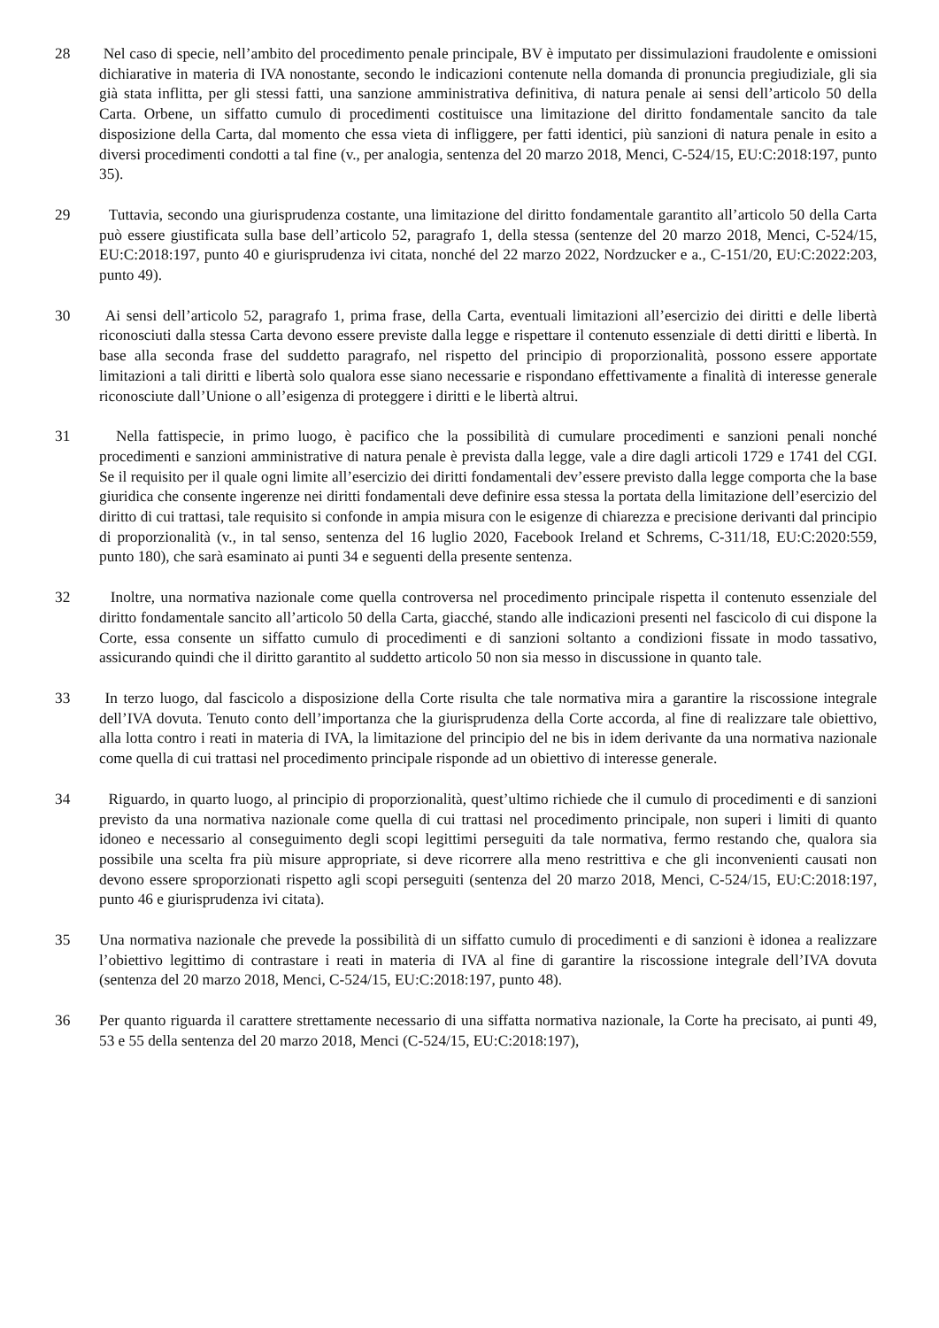28 Nel caso di specie, nell’ambito del procedimento penale principale, BV è imputato per dissimulazioni fraudolente e omissioni dichiarative in materia di IVA nonostante, secondo le indicazioni contenute nella domanda di pronuncia pregiudiziale, gli sia già stata inflitta, per gli stessi fatti, una sanzione amministrativa definitiva, di natura penale ai sensi dell’articolo 50 della Carta. Orbene, un siffatto cumulo di procedimenti costituisce una limitazione del diritto fondamentale sancito da tale disposizione della Carta, dal momento che essa vieta di infliggere, per fatti identici, più sanzioni di natura penale in esito a diversi procedimenti condotti a tal fine (v., per analogia, sentenza del 20 marzo 2018, Menci, C‑524/15, EU:C:2018:197, punto 35).
29 Tuttavia, secondo una giurisprudenza costante, una limitazione del diritto fondamentale garantito all’articolo 50 della Carta può essere giustificata sulla base dell’articolo 52, paragrafo 1, della stessa (sentenze del 20 marzo 2018, Menci, C‑524/15, EU:C:2018:197, punto 40 e giurisprudenza ivi citata, nonché del 22 marzo 2022, Nordzucker e a., C‑151/20, EU:C:2022:203, punto 49).
30 Ai sensi dell’articolo 52, paragrafo 1, prima frase, della Carta, eventuali limitazioni all’esercizio dei diritti e delle libertà riconosciuti dalla stessa Carta devono essere previste dalla legge e rispettare il contenuto essenziale di detti diritti e libertà. In base alla seconda frase del suddetto paragrafo, nel rispetto del principio di proporzionalità, possono essere apportate limitazioni a tali diritti e libertà solo qualora esse siano necessarie e rispondano effettivamente a finalità di interesse generale riconosciute dall’Unione o all’esigenza di proteggere i diritti e le libertà altrui.
31 Nella fattispecie, in primo luogo, è pacifico che la possibilità di cumulare procedimenti e sanzioni penali nonché procedimenti e sanzioni amministrative di natura penale è prevista dalla legge, vale a dire dagli articoli 1729 e 1741 del CGI. Se il requisito per il quale ogni limite all’esercizio dei diritti fondamentali dev’essere previsto dalla legge comporta che la base giuridica che consente ingerenze nei diritti fondamentali deve definire essa stessa la portata della limitazione dell’esercizio del diritto di cui trattasi, tale requisito si confonde in ampia misura con le esigenze di chiarezza e precisione derivanti dal principio di proporzionalità (v., in tal senso, sentenza del 16 luglio 2020, Facebook Ireland et Schrems, C‑311/18, EU:C:2020:559, punto 180), che sarà esaminato ai punti 34 e seguenti della presente sentenza.
32 Inoltre, una normativa nazionale come quella controversa nel procedimento principale rispetta il contenuto essenziale del diritto fondamentale sancito all’articolo 50 della Carta, giacché, stando alle indicazioni presenti nel fascicolo di cui dispone la Corte, essa consente un siffatto cumulo di procedimenti e di sanzioni soltanto a condizioni fissate in modo tassativo, assicurando quindi che il diritto garantito al suddetto articolo 50 non sia messo in discussione in quanto tale.
33 In terzo luogo, dal fascicolo a disposizione della Corte risulta che tale normativa mira a garantire la riscossione integrale dell’IVA dovuta. Tenuto conto dell’importanza che la giurisprudenza della Corte accorda, al fine di realizzare tale obiettivo, alla lotta contro i reati in materia di IVA, la limitazione del principio del ne bis in idem derivante da una normativa nazionale come quella di cui trattasi nel procedimento principale risponde ad un obiettivo di interesse generale.
34 Riguardo, in quarto luogo, al principio di proporzionalità, quest’ultimo richiede che il cumulo di procedimenti e di sanzioni previsto da una normativa nazionale come quella di cui trattasi nel procedimento principale, non superi i limiti di quanto idoneo e necessario al conseguimento degli scopi legittimi perseguiti da tale normativa, fermo restando che, qualora sia possibile una scelta fra più misure appropriate, si deve ricorrere alla meno restrittiva e che gli inconvenienti causati non devono essere sproporzionati rispetto agli scopi perseguiti (sentenza del 20 marzo 2018, Menci, C‑524/15, EU:C:2018:197, punto 46 e giurisprudenza ivi citata).
35 Una normativa nazionale che prevede la possibilità di un siffatto cumulo di procedimenti e di sanzioni è idonea a realizzare l’obiettivo legittimo di contrastare i reati in materia di IVA al fine di garantire la riscossione integrale dell’IVA dovuta (sentenza del 20 marzo 2018, Menci, C‑524/15, EU:C:2018:197, punto 48).
36 Per quanto riguarda il carattere strettamente necessario di una siffatta normativa nazionale, la Corte ha precisato, ai punti 49, 53 e 55 della sentenza del 20 marzo 2018, Menci (C‑524/15, EU:C:2018:197),